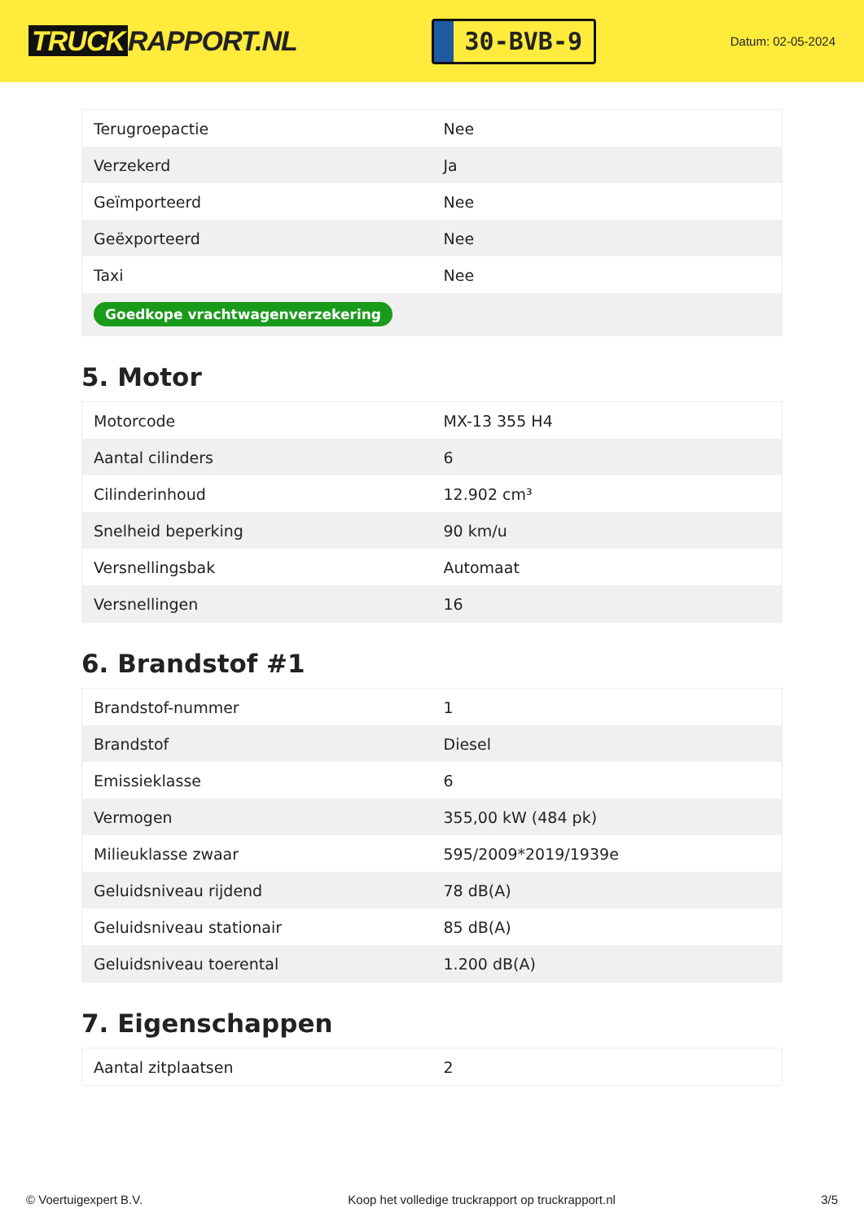TRUCK RAPPORT.NL
30-BVB-9
Datum: 02-05-2024
| Terugroepactie | Nee |
| Verzekerd | Ja |
| Geïmporteerd | Nee |
| Geëxporteerd | Nee |
| Taxi | Nee |
| Goedkope vrachtwagenverzekering | |
5. Motor
| Motorcode | MX-13 355 H4 |
| Aantal cilinders | 6 |
| Cilinderinhoud | 12.902 cm³ |
| Snelheid beperking | 90 km/u |
| Versnellingsbak | Automaat |
| Versnellingen | 16 |
6. Brandstof #1
| Brandstof-nummer | 1 |
| Brandstof | Diesel |
| Emissieklasse | 6 |
| Vermogen | 355,00 kW (484 pk) |
| Milieuklasse zwaar | 595/2009*2019/1939e |
| Geluidsniveau rijdend | 78 dB(A) |
| Geluidsniveau stationair | 85 dB(A) |
| Geluidsniveau toerental | 1.200 dB(A) |
7. Eigenschappen
| Aantal zitplaatsen | 2 |
© Voertuigexpert B.V. Koop het volledige truckrapport op truckrapport.nl 3/5